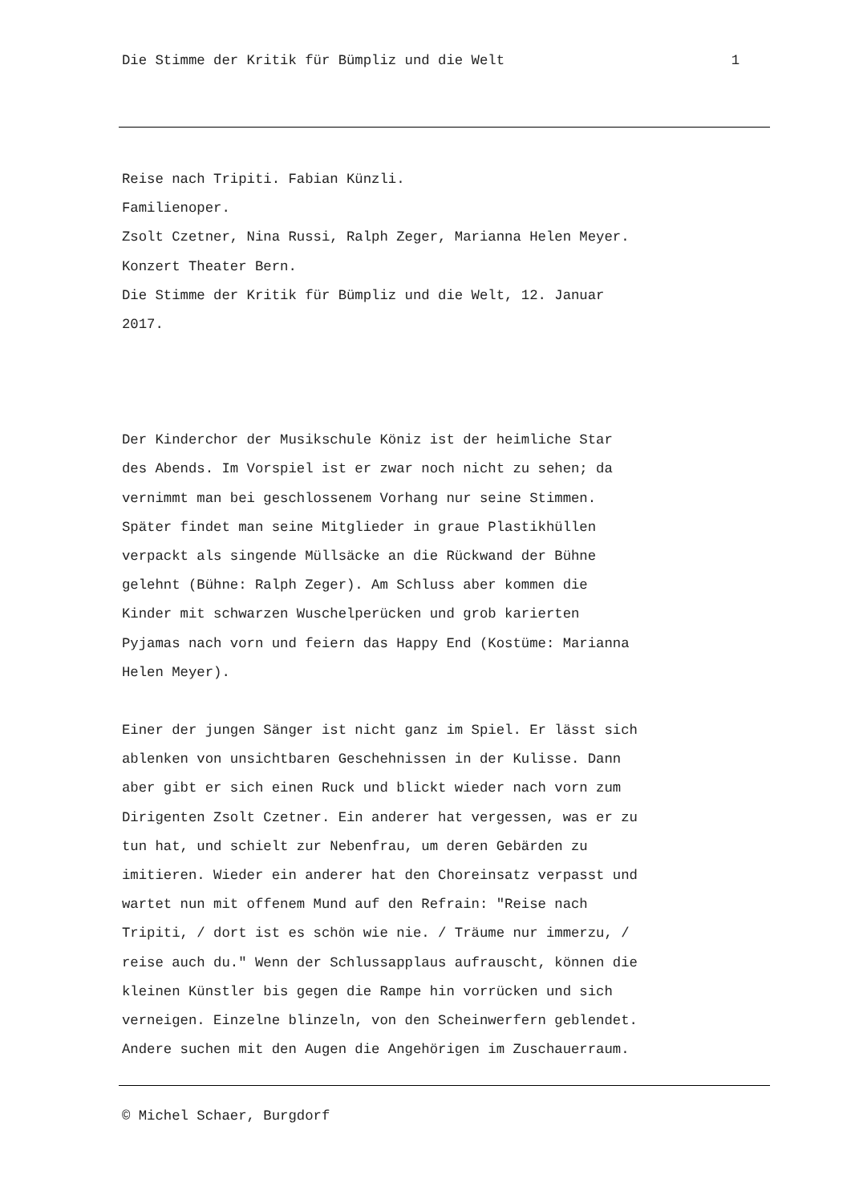Die Stimme der Kritik für Bümpliz und die Welt 1
Reise nach Tripiti. Fabian Künzli.
Familienoper.
Zsolt Czetner, Nina Russi, Ralph Zeger, Marianna Helen Meyer.
Konzert Theater Bern.
Die Stimme der Kritik für Bümpliz und die Welt, 12. Januar
2017.
Der Kinderchor der Musikschule Köniz ist der heimliche Star
des Abends. Im Vorspiel ist er zwar noch nicht zu sehen; da
vernimmt man bei geschlossenem Vorhang nur seine Stimmen.
Später findet man seine Mitglieder in graue Plastikhüllen
verpackt als singende Müllsäcke an die Rückwand der Bühne
gelehnt (Bühne: Ralph Zeger). Am Schluss aber kommen die
Kinder mit schwarzen Wuschelperücken und grob karierten
Pyjamas nach vorn und feiern das Happy End (Kostüme: Marianna
Helen Meyer).
Einer der jungen Sänger ist nicht ganz im Spiel. Er lässt sich
ablenken von unsichtbaren Geschehnissen in der Kulisse. Dann
aber gibt er sich einen Ruck und blickt wieder nach vorn zum
Dirigenten Zsolt Czetner. Ein anderer hat vergessen, was er zu
tun hat, und schielt zur Nebenfrau, um deren Gebärden zu
imitieren. Wieder ein anderer hat den Choreinsatz verpasst und
wartet nun mit offenem Mund auf den Refrain: "Reise nach
Tripiti, / dort ist es schön wie nie. / Träume nur immerzu, /
reise auch du." Wenn der Schlussapplaus aufrauscht, können die
kleinen Künstler bis gegen die Rampe hin vorrücken und sich
verneigen. Einzelne blinzeln, von den Scheinwerfern geblendet.
Andere suchen mit den Augen die Angehörigen im Zuschauerraum.
© Michel Schaer, Burgdorf